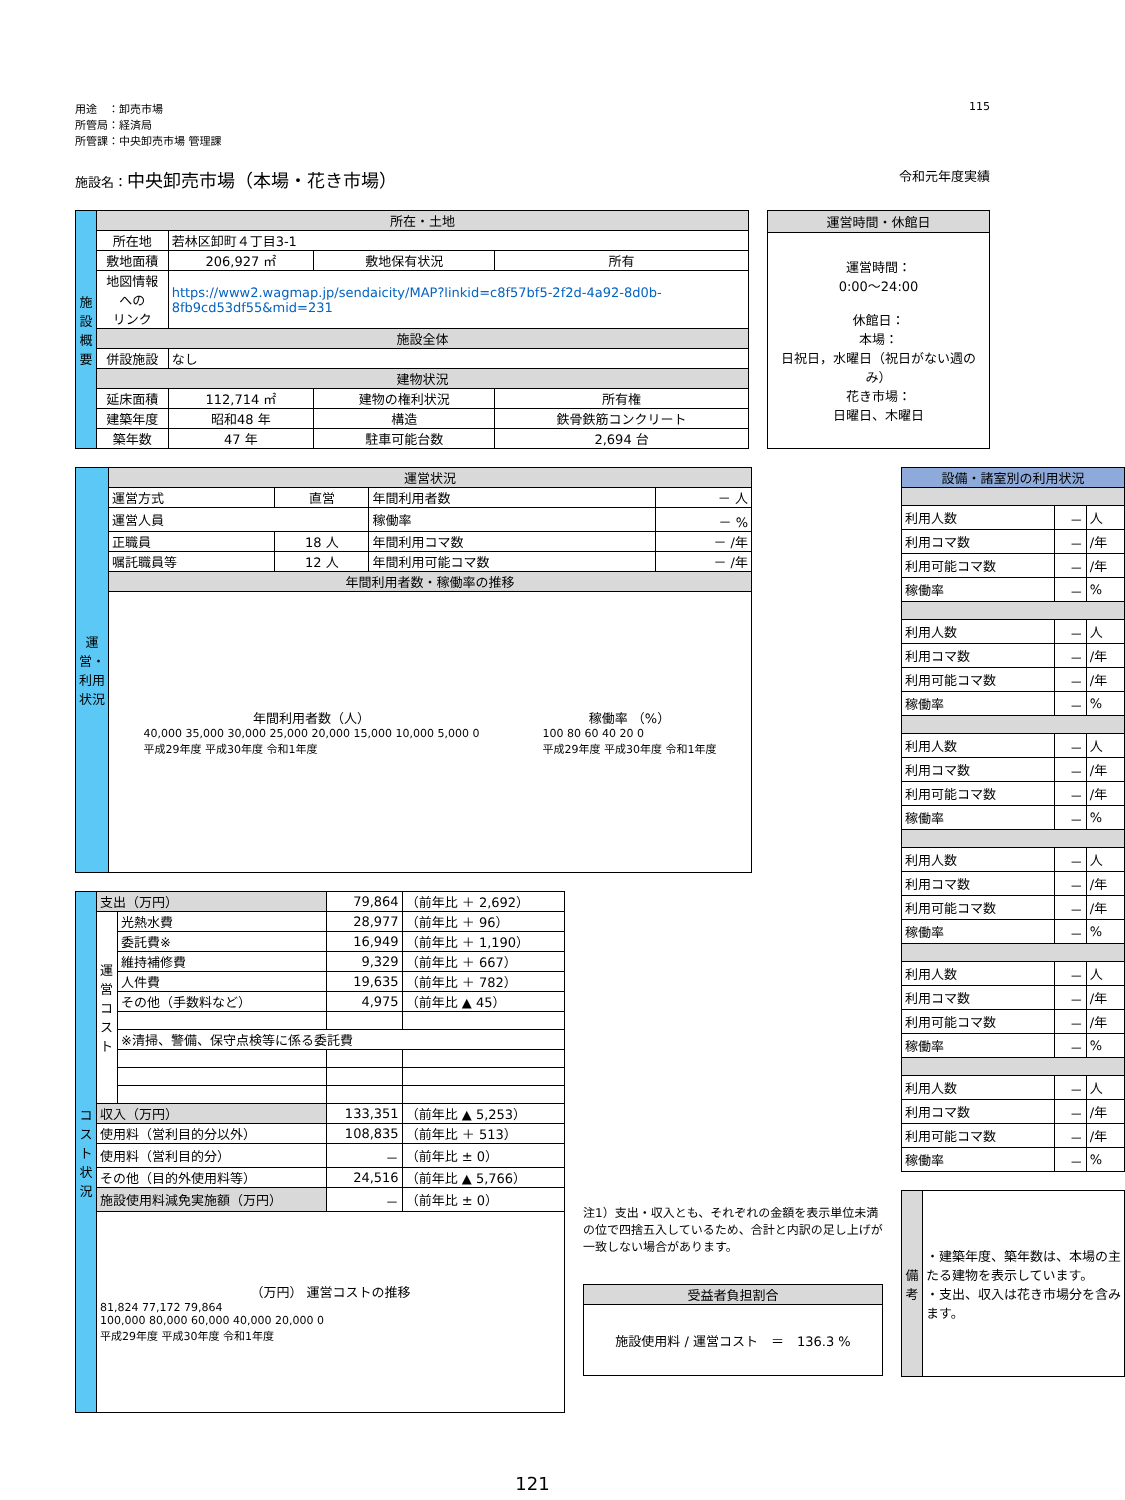用途　：卸売市場
所管局：経済局
所管課：中央卸売市場 管理課
115
施設名：中央卸売市場（本場・花き市場）
令和元年度実績
| 施設概要 | 所在・土地 | | | |
| | 所在地 | 若林区卸町４丁目3-1 | | |
| | 敷地面積 | 206,927 ㎡ | 敷地保有状況 | 所有 |
| | 地図情報への リンク | https://www2.wagmap.jp/sendaicity/MAP?linkid=c8f57bf5-2f2d-4a92-8d0b-8fb9cd53df55&mid=231 | | |
| | 施設全体 | | | |
| | 併設施設 | なし | | |
| | 建物状況 | | | |
| | 延床面積 | 112,714 ㎡ | 建物の権利状況 | 所有権 |
| | 建築年度 | 昭和48 年 | 構造 | 鉄骨鉄筋コンクリート |
| | 築年数 | 47 年 | 駐車可能台数 | 2,694 台 |
| 運営時間・休館日 |
| 運営時間： 0:00～24:00 休館日： 本場： 日祝日，水曜日（祝日がない週のみ） 花き市場： 日曜日、木曜日 |
| 運営・利用状況 | 運営状況 | | | |
| | 運営方式 | 直営 | 年間利用者数 | － 人 |
| | 運営人員 | | 稼働率 | － % |
| | 正職員 | 18 人 | 年間利用コマ数 | － /年 |
| | 嘱託職員等 | 12 人 | 年間利用可能コマ数 | － /年 |
| | 年間利用者数・稼働率の推移 | | | |
| | 年間利用者数（人） 40,000 35,000 30,000 25,000 20,000 15,000 10,000 5,000 0 平成29年度 平成30年度 令和1年度 稼働率 （%） 100 80 60 40 20 0 平成29年度 平成30年度 令和1年度 | | | |
| コスト状況 | 支出（万円） | | 79,864 | （前年比 ＋ 2,692） |
| | 運営コスト | 光熱水費 | 28,977 | （前年比 ＋ 96） |
| | | 委託費※ | 16,949 | （前年比 ＋ 1,190） |
| | | 維持補修費 | 9,329 | （前年比 ＋ 667） |
| | | 人件費 | 19,635 | （前年比 ＋ 782） |
| | | その他（手数料など） | 4,975 | （前年比 ▲ 45） |
| | | ※清掃、警備、保守点検等に係る委託費 | | |
| | 収入（万円） | | 133,351 | （前年比 ▲ 5,253） |
| | 使用料（営利目的分以外） | | 108,835 | （前年比 ＋ 513） |
| | 使用料（営利目的分） | | － | （前年比 ± 0） |
| | その他（目的外使用料等） | | 24,516 | （前年比 ▲ 5,766） |
| | 施設使用料減免実施額（万円） | | － | （前年比 ± 0） |
| | （万円） 運営コストの推移 81,824 77,172 79,864 100,000 80,000 60,000 40,000 20,000 0 平成29年度 平成30年度 令和1年度 | | | |
注1）支出・収入とも、それぞれの金額を表示単位未満の位で四捨五入しているため、合計と内訳の足し上げが一致しない場合があります。
| 受益者負担割合 |
| 施設使用料 / 運営コスト ＝ 136.3 % |
| 設備・諸室別の利用状況 | | |
| 利用人数 | － | 人 |
| 利用コマ数 | － | /年 |
| 利用可能コマ数 | － | /年 |
| 稼働率 | － | % |
| 利用人数 | － | 人 |
| 利用コマ数 | － | /年 |
| 利用可能コマ数 | － | /年 |
| 稼働率 | － | % |
| 利用人数 | － | 人 |
| 利用コマ数 | － | /年 |
| 利用可能コマ数 | － | /年 |
| 稼働率 | － | % |
| 利用人数 | － | 人 |
| 利用コマ数 | － | /年 |
| 利用可能コマ数 | － | /年 |
| 稼働率 | － | % |
| 利用人数 | － | 人 |
| 利用コマ数 | － | /年 |
| 利用可能コマ数 | － | /年 |
| 稼働率 | － | % |
| 利用人数 | － | 人 |
| 利用コマ数 | － | /年 |
| 利用可能コマ数 | － | /年 |
| 稼働率 | － | % |
| 備考 | ・建築年度、築年数は、本場の主たる建物を表示しています。 ・支出、収入は花き市場分を含みます。 |
121